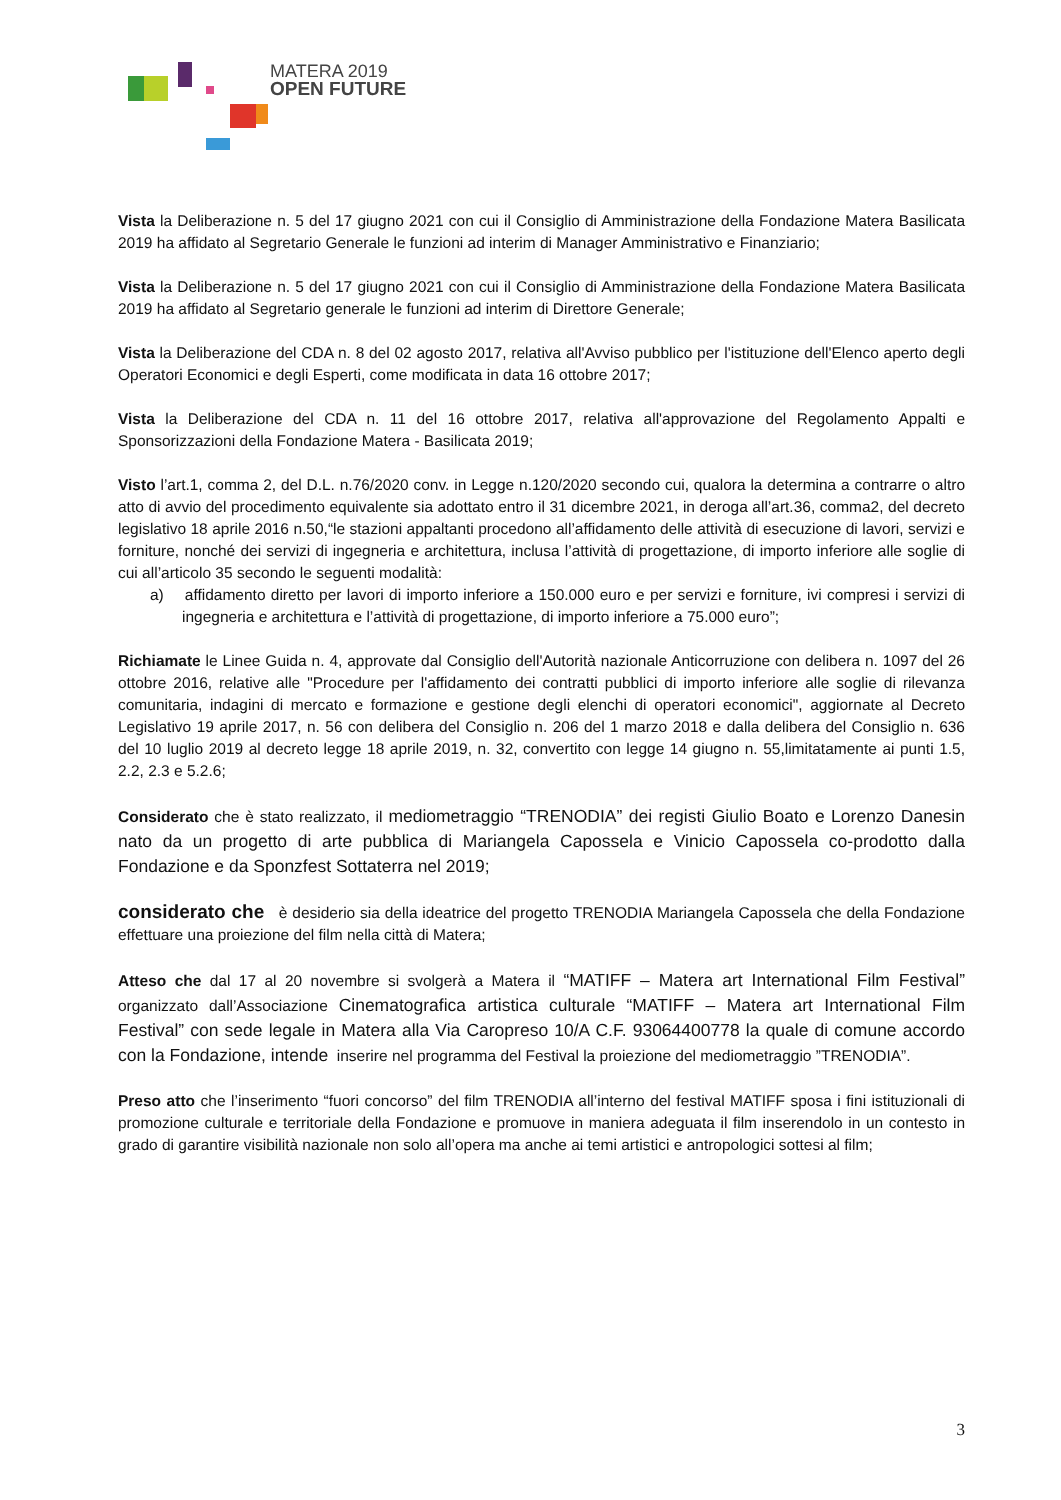MATERA 2019
OPEN FUTURE
Vista la Deliberazione n. 5 del 17 giugno 2021 con cui il Consiglio di Amministrazione della Fondazione Matera Basilicata 2019 ha affidato al Segretario Generale le funzioni ad interim di Manager Amministrativo e Finanziario;
Vista la Deliberazione n. 5 del 17 giugno 2021 con cui il Consiglio di Amministrazione della Fondazione Matera Basilicata 2019 ha affidato al Segretario generale le funzioni ad interim di Direttore Generale;
Vista la Deliberazione del CDA n. 8 del 02 agosto 2017, relativa all'Avviso pubblico per l'istituzione dell'Elenco aperto degli Operatori Economici e degli Esperti, come modificata in data 16 ottobre 2017;
Vista la Deliberazione del CDA n. 11 del 16 ottobre 2017, relativa all'approvazione del Regolamento Appalti e Sponsorizzazioni della Fondazione Matera - Basilicata 2019;
Visto l’art.1, comma 2, del D.L. n.76/2020 conv. in Legge n.120/2020 secondo cui, qualora la determina a contrarre o altro atto di avvio del procedimento equivalente sia adottato entro il 31 dicembre 2021, in deroga all’art.36, comma2, del decreto legislativo 18 aprile 2016 n.50,“le stazioni appaltanti procedono all’affidamento delle attività di esecuzione di lavori, servizi e forniture, nonché dei servizi di ingegneria e architettura, inclusa l’attività di progettazione, di importo inferiore alle soglie di cui all’articolo 35 secondo le seguenti modalità:
a) affidamento diretto per lavori di importo inferiore a 150.000 euro e per servizi e forniture, ivi compresi i servizi di ingegneria e architettura e l’attività di progettazione, di importo inferiore a 75.000 euro”;
Richiamate le Linee Guida n. 4, approvate dal Consiglio dell'Autorità nazionale Anticorruzione con delibera n. 1097 del 26 ottobre 2016, relative alle "Procedure per l'affidamento dei contratti pubblici di importo inferiore alle soglie di rilevanza comunitaria, indagini di mercato e formazione e gestione degli elenchi di operatori economici", aggiornate al Decreto Legislativo 19 aprile 2017, n. 56 con delibera del Consiglio n. 206 del 1 marzo 2018 e dalla delibera del Consiglio n. 636 del 10 luglio 2019 al decreto legge 18 aprile 2019, n. 32, convertito con legge 14 giugno n. 55,limitatamente ai punti 1.5, 2.2, 2.3 e 5.2.6;
Considerato che è stato realizzato, il mediometraggio “TRENODIA” dei registi Giulio Boato e Lorenzo Danesin nato da un progetto di arte pubblica di Mariangela Capossela e Vinicio Capossela co-prodotto dalla Fondazione e da Sponzfest Sottaterra nel 2019;
considerato che è desiderio sia della ideatrice del progetto TRENODIA Mariangela Capossela che della Fondazione effettuare una proiezione del film nella città di Matera;
Atteso che dal 17 al 20 novembre si svolgerà a Matera il “MATIFF – Matera art International Film Festival” organizzato dall’Associazione Cinematografica artistica culturale “MATIFF – Matera art International Film Festival” con sede legale in Matera alla Via Caropreso 10/A C.F. 93064400778 la quale di comune accordo con la Fondazione, intende inserire nel programma del Festival la proiezione del mediometraggio ”TRENODIA”.
Preso atto che l’inserimento “fuori concorso” del film TRENODIA all’interno del festival MATIFF sposa i fini istituzionali di promozione culturale e territoriale della Fondazione e promuove in maniera adeguata il film inserendolo in un contesto in grado di garantire visibilità nazionale non solo all’opera ma anche ai temi artistici e antropologici sottesi al film;
3